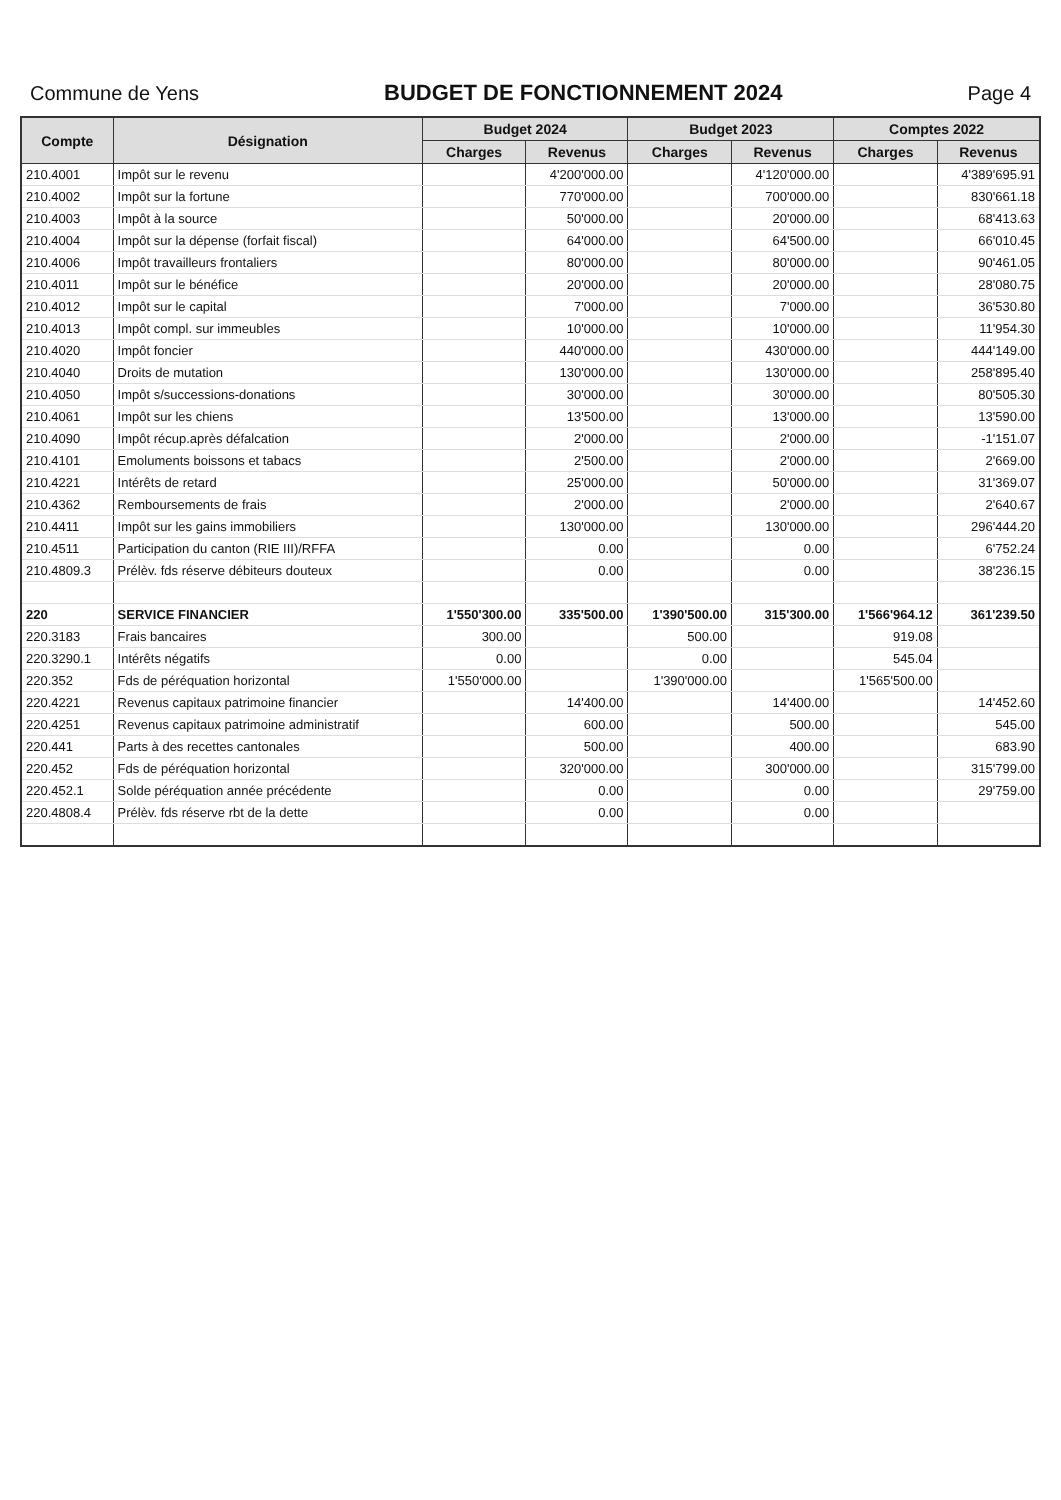Commune de Yens BUDGET DE FONCTIONNEMENT 2024 Page 4
| Compte | Désignation | Budget 2024 | | Budget 2023 | | Comptes 2022 | |
| --- | --- | --- | --- | --- | --- | --- | --- |
| | | Charges | Revenus | Charges | Revenus | Charges | Revenus |
| 210.4001 | Impôt sur le revenu | | 4'200'000.00 | | 4'120'000.00 | | 4'389'695.91 |
| 210.4002 | Impôt sur la fortune | | 770'000.00 | | 700'000.00 | | 830'661.18 |
| 210.4003 | Impôt à la source | | 50'000.00 | | 20'000.00 | | 68'413.63 |
| 210.4004 | Impôt sur la dépense (forfait fiscal) | | 64'000.00 | | 64'500.00 | | 66'010.45 |
| 210.4006 | Impôt travailleurs frontaliers | | 80'000.00 | | 80'000.00 | | 90'461.05 |
| 210.4011 | Impôt sur le bénéfice | | 20'000.00 | | 20'000.00 | | 28'080.75 |
| 210.4012 | Impôt sur le capital | | 7'000.00 | | 7'000.00 | | 36'530.80 |
| 210.4013 | Impôt compl. sur immeubles | | 10'000.00 | | 10'000.00 | | 11'954.30 |
| 210.4020 | Impôt foncier | | 440'000.00 | | 430'000.00 | | 444'149.00 |
| 210.4040 | Droits de mutation | | 130'000.00 | | 130'000.00 | | 258'895.40 |
| 210.4050 | Impôt s/successions-donations | | 30'000.00 | | 30'000.00 | | 80'505.30 |
| 210.4061 | Impôt sur les chiens | | 13'500.00 | | 13'000.00 | | 13'590.00 |
| 210.4090 | Impôt récup.après défalcation | | 2'000.00 | | 2'000.00 | | -1'151.07 |
| 210.4101 | Emoluments boissons et tabacs | | 2'500.00 | | 2'000.00 | | 2'669.00 |
| 210.4221 | Intérêts de retard | | 25'000.00 | | 50'000.00 | | 31'369.07 |
| 210.4362 | Remboursements de frais | | 2'000.00 | | 2'000.00 | | 2'640.67 |
| 210.4411 | Impôt sur les gains immobiliers | | 130'000.00 | | 130'000.00 | | 296'444.20 |
| 210.4511 | Participation du canton (RIE III)/RFFA | | 0.00 | | 0.00 | | 6'752.24 |
| 210.4809.3 | Prélèv. fds réserve débiteurs douteux | | 0.00 | | 0.00 | | 38'236.15 |
| 220 | SERVICE FINANCIER | 1'550'300.00 | 335'500.00 | 1'390'500.00 | 315'300.00 | 1'566'964.12 | 361'239.50 |
| 220.3183 | Frais bancaires | 300.00 | | 500.00 | | 919.08 | |
| 220.3290.1 | Intérêts négatifs | 0.00 | | 0.00 | | 545.04 | |
| 220.352 | Fds de péréquation horizontal | 1'550'000.00 | | 1'390'000.00 | | 1'565'500.00 | |
| 220.4221 | Revenus capitaux patrimoine financier | | 14'400.00 | | 14'400.00 | | 14'452.60 |
| 220.4251 | Revenus capitaux patrimoine administratif | | 600.00 | | 500.00 | | 545.00 |
| 220.441 | Parts à des recettes cantonales | | 500.00 | | 400.00 | | 683.90 |
| 220.452 | Fds de péréquation horizontal | | 320'000.00 | | 300'000.00 | | 315'799.00 |
| 220.452.1 | Solde péréquation année précédente | | 0.00 | | 0.00 | | 29'759.00 |
| 220.4808.4 | Prélèv. fds réserve rbt de la dette | | 0.00 | | 0.00 | | |